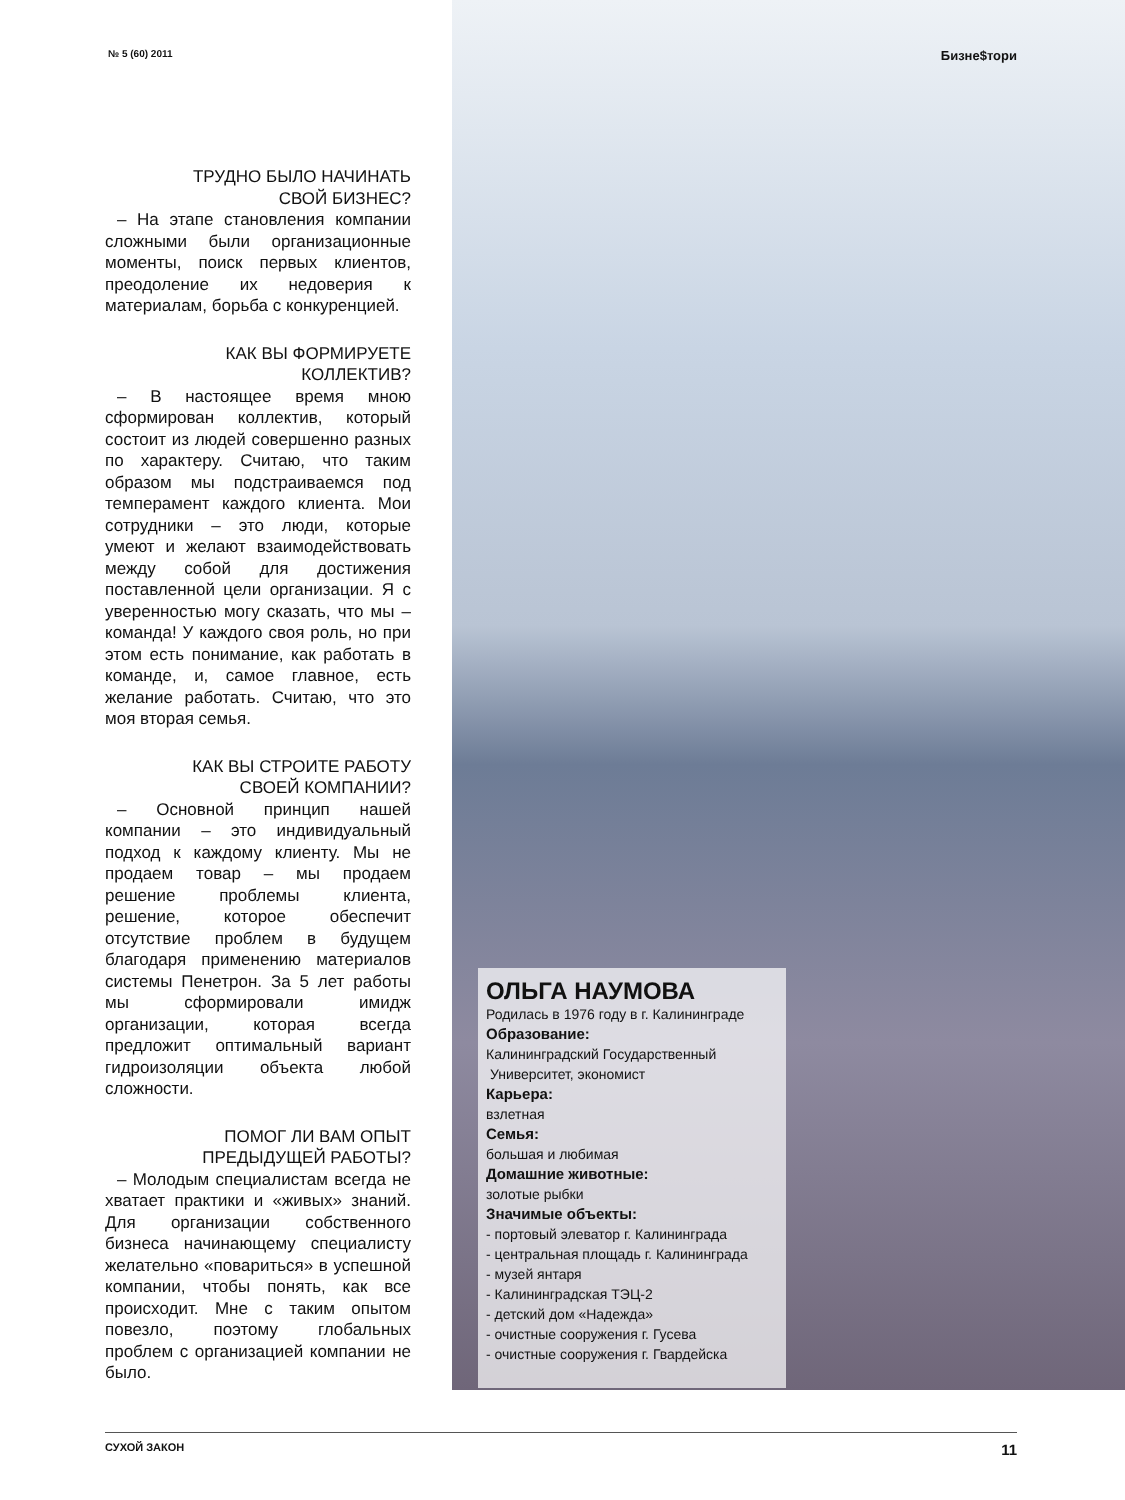№ 5 (60) 2011 Бизне$тори
ТРУДНО БЫЛО НАЧИНАТЬ
СВОЙ БИЗНЕС?
– На этапе становления компании сложными были организационные моменты, поиск первых клиентов, преодоление их недоверия к материалам, борьба с конкуренцией.
КАК ВЫ ФОРМИРУЕТЕ
КОЛЛЕКТИВ?
– В настоящее время мною сформирован коллектив, который состоит из людей совершенно разных по характеру. Считаю, что таким образом мы подстраиваемся под темперамент каждого клиента. Мои сотрудники – это люди, которые умеют и желают взаимодействовать между собой для достижения поставленной цели организации. Я с уверенностью могу сказать, что мы – команда! У каждого своя роль, но при этом есть понимание, как работать в команде, и, самое главное, есть желание работать. Считаю, что это моя вторая семья.
КАК ВЫ СТРОИТЕ РАБОТУ
СВОЕЙ КОМПАНИИ?
– Основной принцип нашей компании – это индивидуальный подход к каждому клиенту. Мы не продаем товар – мы продаем решение проблемы клиента, решение, которое обеспечит отсутствие проблем в будущем благодаря применению материалов системы Пенетрон. За 5 лет работы мы сформировали имидж организации, которая всегда предложит оптимальный вариант гидроизоляции объекта любой сложности.
ПОМОГ ЛИ ВАМ ОПЫТ
ПРЕДЫДУЩЕЙ РАБОТЫ?
– Молодым специалистам всегда не хватает практики и «живых» знаний. Для организации собственного бизнеса начинающему специалисту желательно «повариться» в успешной компании, чтобы понять, как все происходит. Мне с таким опытом повезло, поэтому глобальных проблем с организацией компании не было.
ОЛЬГА НАУМОВА
Родилась в 1976 году в г. Калининграде
Образование:
Калининградский Государственный
Университет, экономист
Карьера:
взлетная
Семья:
большая и любимая
Домашние животные:
золотые рыбки
Значимые объекты:
- портовый элеватор г. Калининграда
- центральная площадь г. Калининграда
- музей янтаря
- Калининградская ТЭЦ-2
- детский дом «Надежда»
- очистные сооружения г. Гусева
- очистные сооружения г. Гвардейска
СУХОЙ ЗАКОН 11